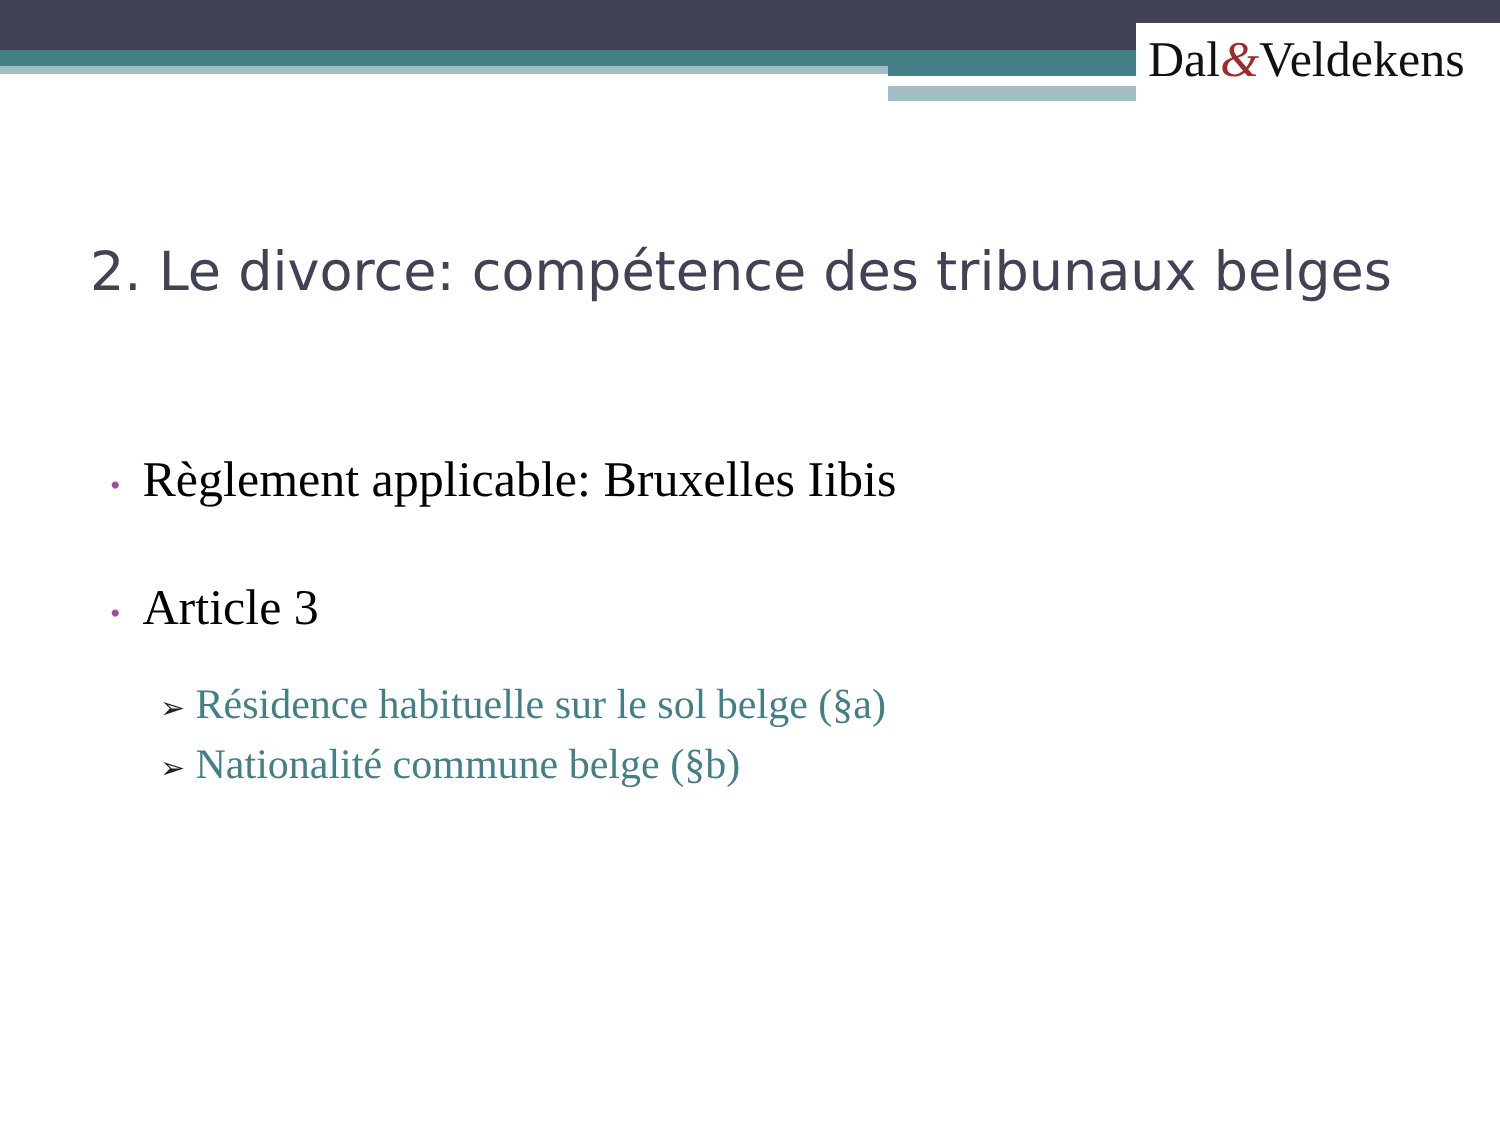Dal&Veldekens
2. Le divorce: compétence des tribunaux belges
• Règlement applicable: Bruxelles Iibis
• Article 3
➢ Résidence habituelle sur le sol belge (§a)
➢ Nationalité commune belge (§b)